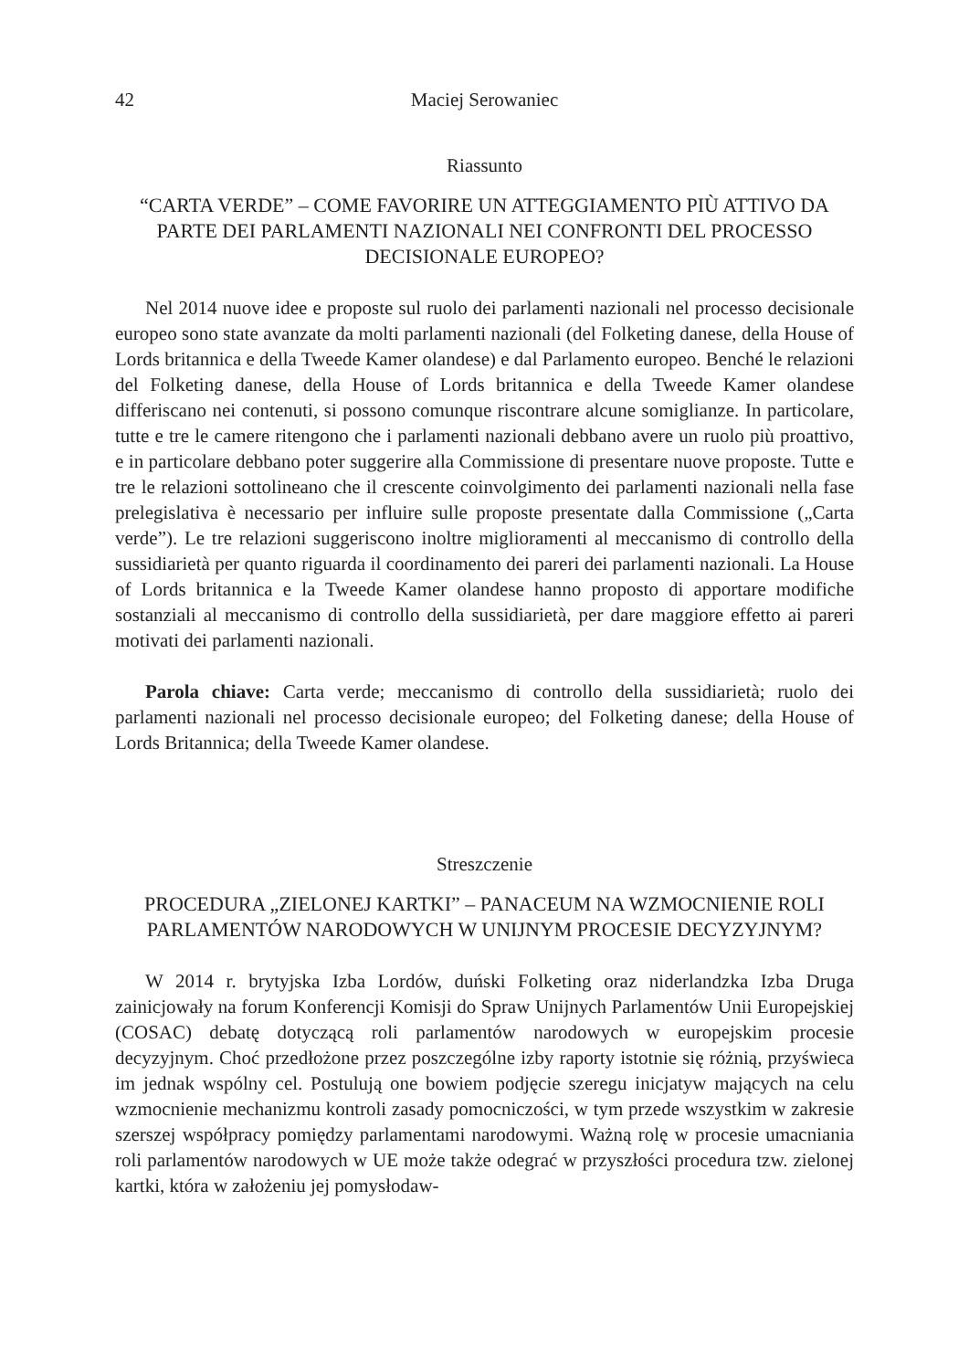42 Maciej Serowaniec
Riassunto
“CARTA VERDE” – COME FAVORIRE UN ATTEGGIAMENTO PIÙ ATTIVO DA PARTE DEI PARLAMENTI NAZIONALI NEI CONFRONTI DEL PROCESSO DECISIONALE EUROPEO?
Nel 2014 nuove idee e proposte sul ruolo dei parlamenti nazionali nel processo decisionale europeo sono state avanzate da molti parlamenti nazionali (del Folketing danese, della House of Lords britannica e della Tweede Kamer olandese) e dal Parlamento europeo. Benché le relazioni del Folketing danese, della House of Lords britannica e della Tweede Kamer olandese differiscano nei contenuti, si possono comunque riscontrare alcune somiglianze. In particolare, tutte e tre le camere ritengono che i parlamenti nazionali debbano avere un ruolo più proattivo, e in particolare debbano poter suggerire alla Commissione di presentare nuove proposte. Tutte e tre le relazioni sottolineano che il crescente coinvolgimento dei parlamenti nazionali nella fase prelegislativa è necessario per influire sulle proposte presentate dalla Commissione („Carta verde”). Le tre relazioni suggeriscono inoltre miglioramenti al meccanismo di controllo della sussidiarietà per quanto riguarda il coordinamento dei pareri dei parlamenti nazionali. La House of Lords britannica e la Tweede Kamer olandese hanno proposto di apportare modifiche sostanziali al meccanismo di controllo della sussidiarietà, per dare maggiore effetto ai pareri motivati dei parlamenti nazionali.
Parola chiave: Carta verde; meccanismo di controllo della sussidiarietà; ruolo dei parlamenti nazionali nel processo decisionale europeo; del Folketing danese; della House of Lords Britannica; della Tweede Kamer olandese.
Streszczenie
PROCEDURA „ZIELONEJ KARTKI” – PANACEUM NA WZMOCNIENIE ROLI PARLAMENTÓW NARODOWYCH W UNIJNYM PROCESIE DECYZYJNYM?
W 2014 r. brytyjska Izba Lordów, duński Folketing oraz niderlandzka Izba Druga zainicjowały na forum Konferencji Komisji do Spraw Unijnych Parlamentów Unii Europejskiej (COSAC) debatę dotyczącą roli parlamentów narodowych w europejskim procesie decyzyjnym. Choć przedłożone przez poszczególne izby raporty istotnie się różnią, przyświeca im jednak wspólny cel. Postulują one bowiem podjęcie szeregu inicjatyw mających na celu wzmocnienie mechanizmu kontroli zasady pomocniczości, w tym przede wszystkim w zakresie szerszej współpracy pomiędzy parlamentami narodowymi. Ważną rolę w procesie umacniania roli parlamentów narodowych w UE może także odegrać w przyszłości procedura tzw. zielonej kartki, która w założeniu jej pomysłodaw-